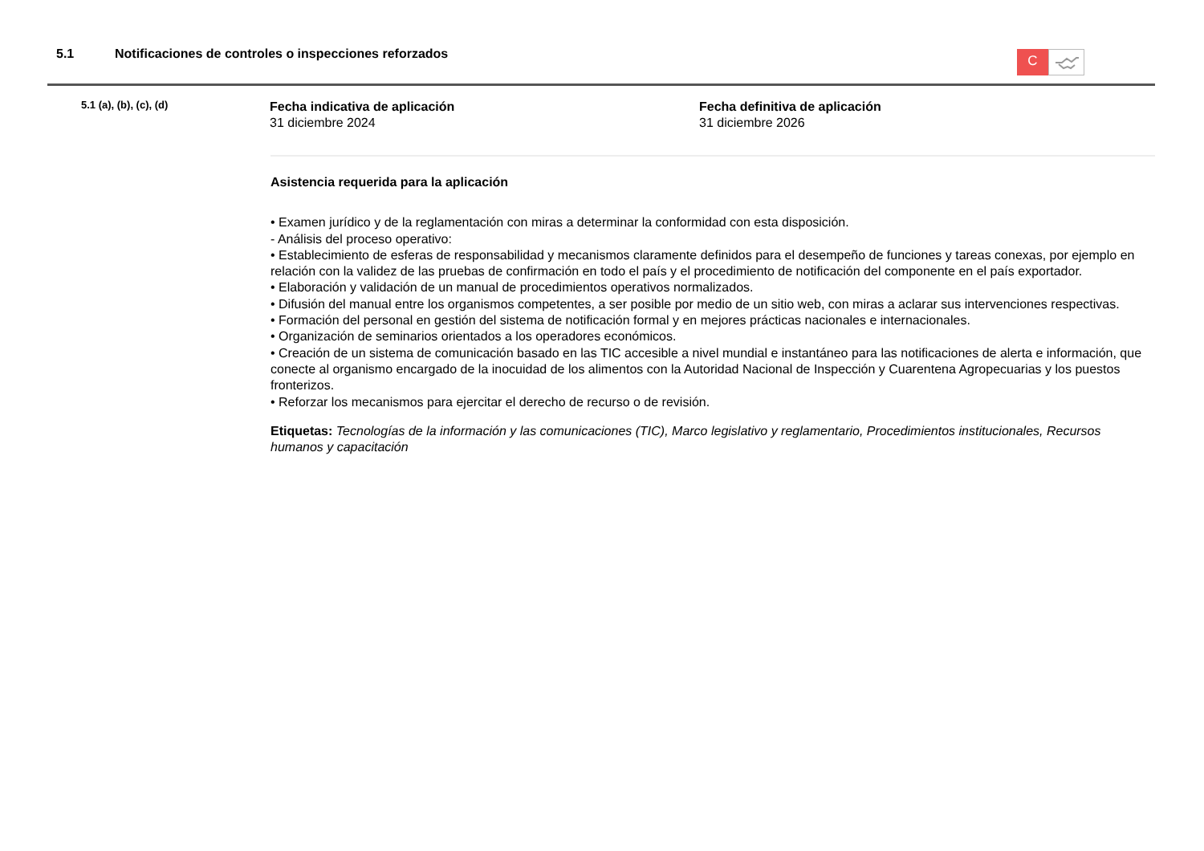5.1 Notificaciones de controles o inspecciones reforzados
C
5.1 (a), (b), (c), (d)
Fecha indicativa de aplicación
31 diciembre 2024
Fecha definitiva de aplicación
31 diciembre 2026
Asistencia requerida para la aplicación
• Examen jurídico y de la reglamentación con miras a determinar la conformidad con esta disposición.
- Análisis del proceso operativo:
• Establecimiento de esferas de responsabilidad y mecanismos claramente definidos para el desempeño de funciones y tareas conexas, por ejemplo en relación con la validez de las pruebas de confirmación en todo el país y el procedimiento de notificación del componente en el país exportador.
• Elaboración y validación de un manual de procedimientos operativos normalizados.
• Difusión del manual entre los organismos competentes, a ser posible por medio de un sitio web, con miras a aclarar sus intervenciones respectivas.
• Formación del personal en gestión del sistema de notificación formal y en mejores prácticas nacionales e internacionales.
• Organización de seminarios orientados a los operadores económicos.
• Creación de un sistema de comunicación basado en las TIC accesible a nivel mundial e instantáneo para las notificaciones de alerta e información, que conecte al organismo encargado de la inocuidad de los alimentos con la Autoridad Nacional de Inspección y Cuarentena Agropecuarias y los puestos fronterizos.
• Reforzar los mecanismos para ejercitar el derecho de recurso o de revisión.
Etiquetas: Tecnologías de la información y las comunicaciones (TIC), Marco legislativo y reglamentario, Procedimientos institucionales, Recursos humanos y capacitación